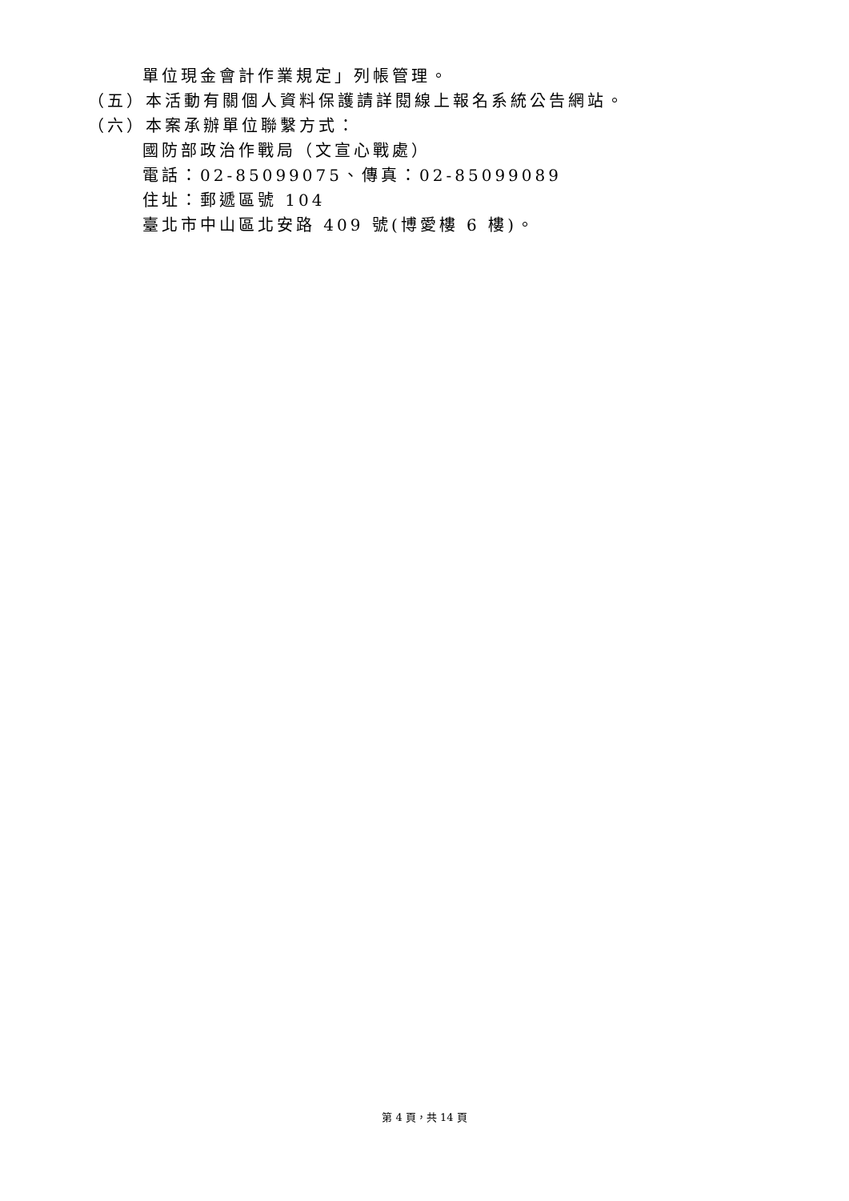單位現金會計作業規定」列帳管理。
（五）本活動有關個人資料保護請詳閱線上報名系統公告網站。
（六）本案承辦單位聯繫方式：
國防部政治作戰局（文宣心戰處）
電話：02-85099075、傳真：02-85099089
住址：郵遞區號 104
臺北市中山區北安路 409 號(博愛樓 6 樓)。
第 4 頁，共 14 頁